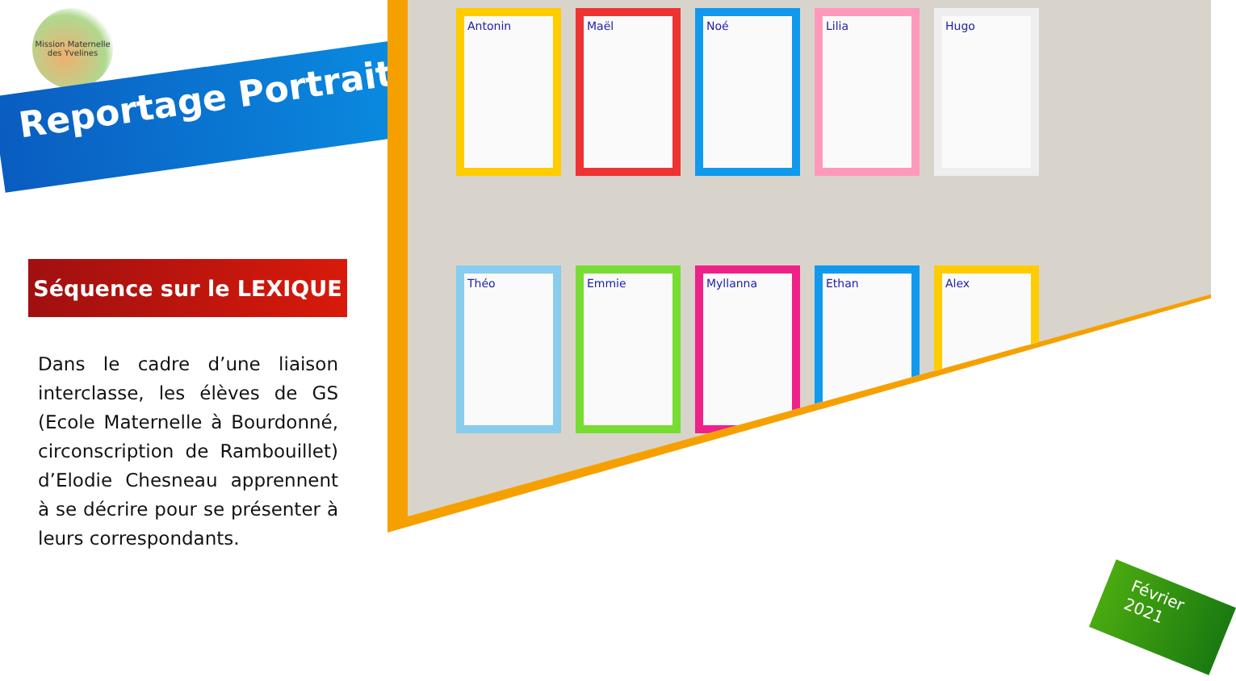Mission Maternelle des Yvelines
Reportage Portraits
Antonin
Maël
Noé
Lilia
Hugo
Théo
Emmie
Myllanna
Ethan
Alex
Séquence sur le LEXIQUE
Dans le cadre d’une liaison interclasse, les élèves de GS (Ecole Maternelle à Bourdonné, circonscription de Rambouillet) d’Elodie Chesneau apprennent à se décrire pour se présenter à leurs correspondants.
Février
2021